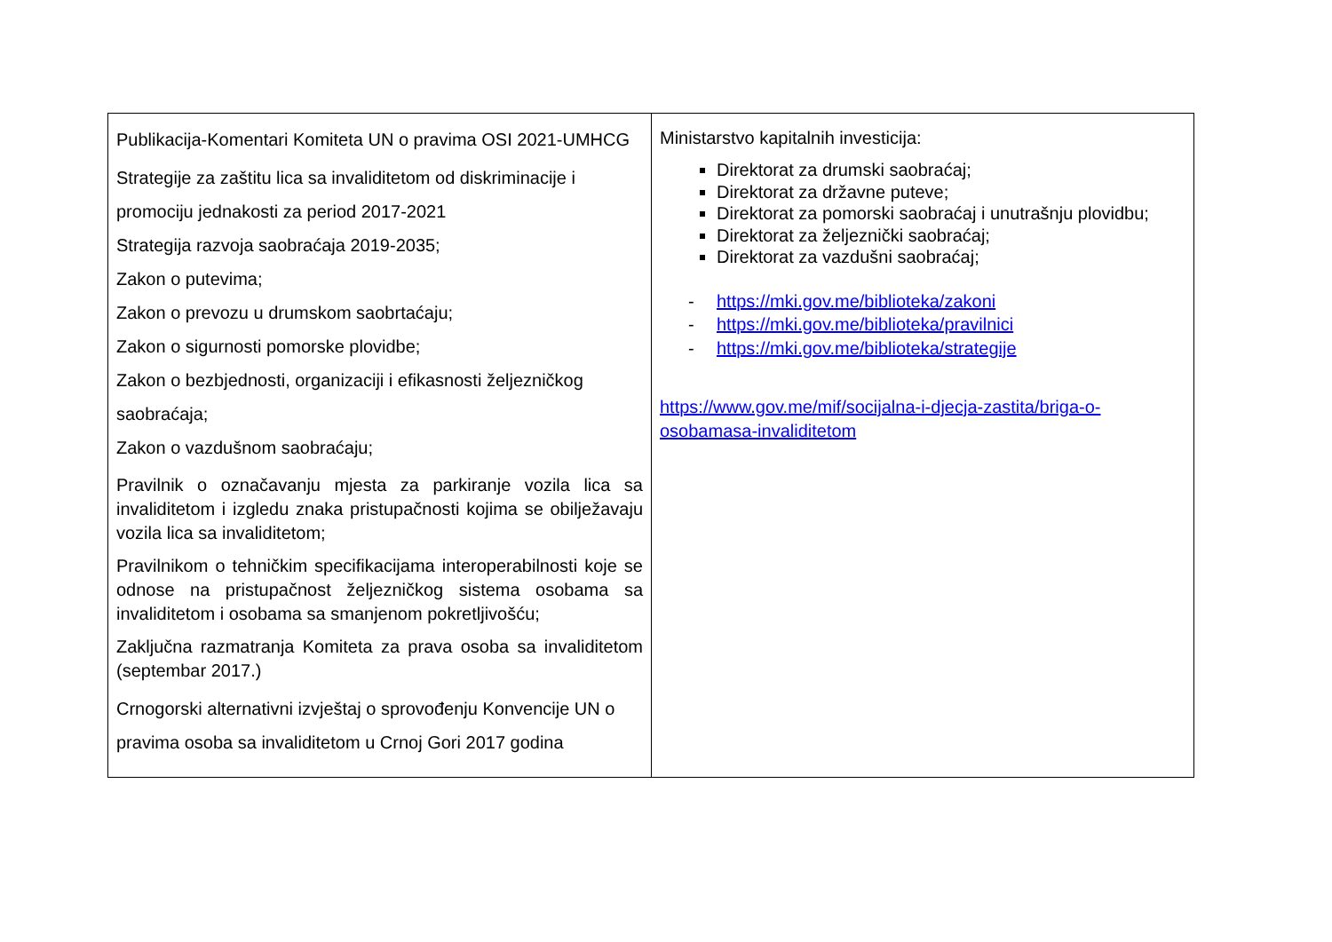| Publikacija-Komentari Komiteta UN o pravima OSI 2021-UMHCG Strategije za zaštitu lica sa invaliditetom od diskriminacije i promociju jednakosti za period 2017-2021 Strategija razvoja saobraćaja 2019-2035; Zakon o putevima; Zakon o prevozu u drumskom saobrtaćaju; Zakon o sigurnosti pomorske plovidbe; Zakon o bezbjednosti, organizaciji i efikasnosti željezničkog saobraćaja; Zakon o vazdušnom saobraćaju; Pravilnik o označavanju mjesta za parkiranje vozila lica sa invaliditetom i izgledu znaka pristupačnosti kojima se obilježavaju vozila lica sa invaliditetom; Pravilnikom o tehničkim specifikacijama interoperabilnosti koje se odnose na pristupačnost željezničkog sistema osobama sa invaliditetom i osobama sa smanjenom pokretljivošću; Zaključna razmatranja Komiteta za prava osoba sa invaliditetom (septembar 2017.) Crnogorski alternativni izvještaj o sprovođenju Konvencije UN o pravima osoba sa invaliditetom u Crnoj Gori 2017 godina | Ministarstvo kapitalnih investicija: Direktorat za drumski saobraćaj; Direktorat za državne puteve; Direktorat za pomorski saobraćaj i unutrašnju plovidbu; Direktorat za željeznički saobraćaj; Direktorat za vazdušni saobraćaj; - https://mki.gov.me/biblioteka/zakoni - https://mki.gov.me/biblioteka/pravilnici - https://mki.gov.me/biblioteka/strategije https://www.gov.me/mif/socijalna-i-djecja-zastita/briga-o-osobamasa-invaliditetom |